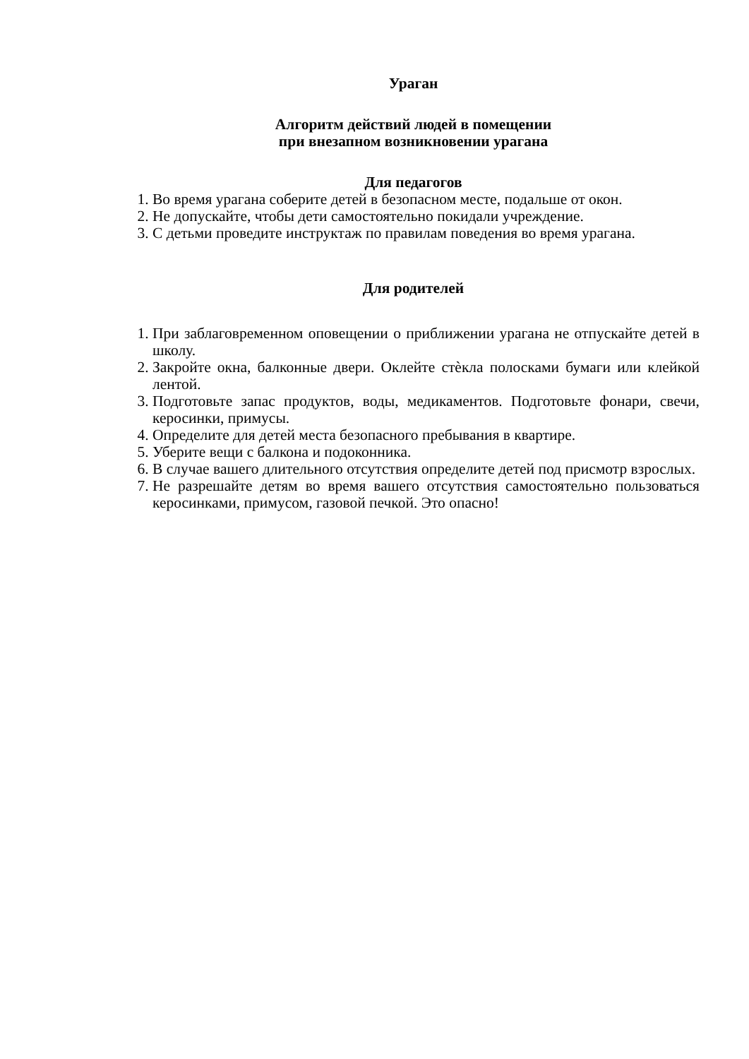Ураган
Алгоритм действий людей в помещении
при внезапном возникновении урагана
Для педагогов
1. Во время урагана соберите детей в безопасном месте, подальше от окон.
2. Не допускайте, чтобы дети самостоятельно покидали учреждение.
3. С детьми проведите инструктаж по правилам поведения во время урагана.
Для родителей
1. При заблаговременном оповещении о приближении урагана не отпускайте детей в школу.
2. Закройте окна, балконные двери. Оклейте стѐкла полосками бумаги или клейкой лентой.
3. Подготовьте запас продуктов, воды, медикаментов. Подготовьте фонари, свечи, керосинки, примусы.
4. Определите для детей места безопасного пребывания в квартире.
5. Уберите вещи с балкона и подоконника.
6. В случае вашего длительного отсутствия определите детей под присмотр взрослых.
7. Не разрешайте детям во время вашего отсутствия самостоятельно пользоваться керосинками, примусом, газовой печкой. Это опасно!